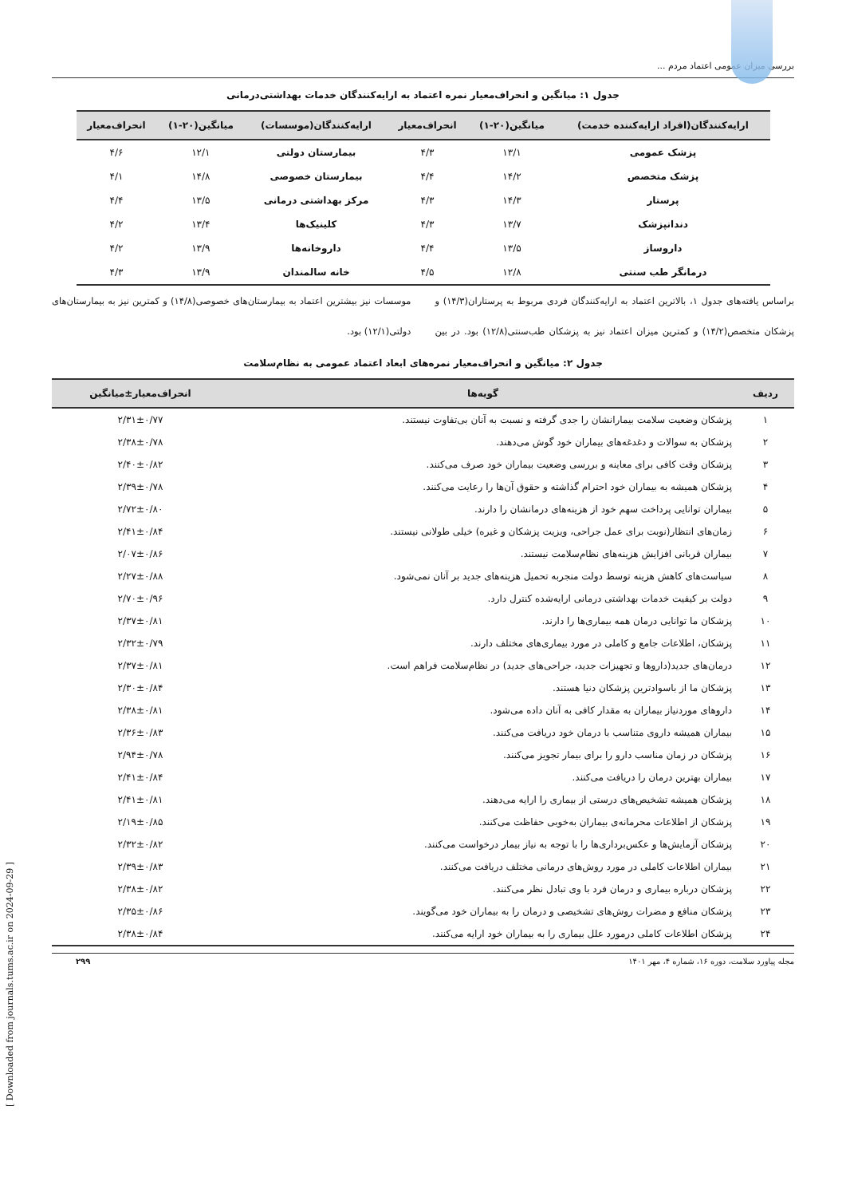بررسی میزان عمومی اعتماد مردم ...
جدول ۱: میانگین و انحراف‌معیار نمره اعتماد به ارایه‌کنندگان خدمات بهداشتی‌درمانی
| ارایه‌کنندگان(افراد ارایه‌کننده خدمت) | میانگین(۲۰-۱) | انحراف‌معیار | ارایه‌کنندگان(موسسات) | میانگین(۲۰-۱) | انحراف‌معیار |
| --- | --- | --- | --- | --- | --- |
| پزشک عمومی | ۱۳/۱ | ۴/۳ | بیمارستان دولتی | ۱۲/۱ | ۴/۶ |
| پزشک متخصص | ۱۴/۲ | ۴/۴ | بیمارستان خصوصی | ۱۴/۸ | ۴/۱ |
| پرستار | ۱۴/۳ | ۴/۳ | مرکز بهداشتی درمانی | ۱۳/۵ | ۴/۴ |
| دندانپزشک | ۱۳/۷ | ۴/۳ | کلینیک‌ها | ۱۳/۴ | ۴/۲ |
| داروساز | ۱۳/۵ | ۴/۴ | داروخانه‌ها | ۱۳/۹ | ۴/۲ |
| درمانگر طب سنتی | ۱۲/۸ | ۴/۵ | خانه سالمندان | ۱۳/۹ | ۴/۳ |
براساس یافته‌های جدول ۱، بالاترین اعتماد به ارایه‌کنندگان فردی مربوط به پرستاران(۱۴/۳) و پزشکان متخصص(۱۴/۲) و کمترین میزان اعتماد نیز به پزشکان طب‌سنتی(۱۲/۸) بود. در بین موسسات نیز بیشترین اعتماد به بیمارستان‌های خصوصی(۱۴/۸) و کمترین نیز به بیمارستان‌های دولتی(۱۲/۱) بود.
جدول ۲: میانگین و انحراف‌معیار نمره‌های ابعاد اعتماد عمومی به نظام‌سلامت
| ردیف | گویه‌ها | انحراف‌معیار±میانگین |
| --- | --- | --- |
| ۱ | پزشکان وضعیت سلامت بیمارانشان را جدی گرفته و نسبت به آنان بی‌تفاوت نیستند. | ۲/۳۱±۰/۷۷ |
| ۲ | پزشکان به سوالات و دغدغه‌های بیماران خود گوش می‌دهند. | ۲/۳۸±۰/۷۸ |
| ۳ | پزشکان وقت کافی برای معاینه و بررسی وضعیت بیماران خود صرف می‌کنند. | ۲/۴۰±۰/۸۲ |
| ۴ | پزشکان همیشه به بیماران خود احترام گذاشته و حقوق آن‌ها را رعایت می‌کنند. | ۲/۳۹±۰/۷۸ |
| ۵ | بیماران توانایی پرداخت سهم خود از هزینه‌های درمانشان را دارند. | ۲/۷۲±۰/۸۰ |
| ۶ | زمان‌های انتظار(نوبت برای عمل جراحی، ویزیت پزشکان و غیره) خیلی طولانی نیستند. | ۲/۴۱±۰/۸۴ |
| ۷ | بیماران قربانی افزایش هزینه‌های نظام‌سلامت نیستند. | ۲/۰۷±۰/۸۶ |
| ۸ | سیاست‌های کاهش هزینه توسط دولت منجربه تحمیل هزینه‌های جدید بر آنان نمی‌شود. | ۲/۲۷±۰/۸۸ |
| ۹ | دولت بر کیفیت خدمات بهداشتی درمانی ارایه‌شده کنترل دارد. | ۲/۷۰±۰/۹۶ |
| ۱۰ | پزشکان ما توانایی درمان همه بیماری‌ها را دارند. | ۲/۳۷±۰/۸۱ |
| ۱۱ | پزشکان، اطلاعات جامع و کاملی در مورد بیماری‌های مختلف دارند. | ۲/۳۲±۰/۷۹ |
| ۱۲ | درمان‌های جدید(داروها و تجهیزات جدید، جراحی‌های جدید) در نظام‌سلامت فراهم است. | ۲/۳۷±۰/۸۱ |
| ۱۳ | پزشکان ما از باسوادترین پزشکان دنیا هستند. | ۲/۳۰±۰/۸۴ |
| ۱۴ | داروهای موردنیاز بیماران به مقدار کافی به آنان داده می‌شود. | ۲/۳۸±۰/۸۱ |
| ۱۵ | بیماران همیشه داروی متناسب با درمان خود دریافت می‌کنند. | ۲/۳۶±۰/۸۳ |
| ۱۶ | پزشکان در زمان مناسب دارو را برای بیمار تجویز می‌کنند. | ۲/۹۴±۰/۷۸ |
| ۱۷ | بیماران بهترین درمان را دریافت می‌کنند. | ۲/۴۱±۰/۸۴ |
| ۱۸ | پزشکان همیشه تشخیص‌های درستی از بیماری را ارایه می‌دهند. | ۲/۴۱±۰/۸۱ |
| ۱۹ | پزشکان از اطلاعات محرمانه‌ی بیماران به‌خوبی حفاظت می‌کنند. | ۲/۱۹±۰/۸۵ |
| ۲۰ | پزشکان آزمایش‌ها و عکس‌برداری‌ها را با توجه به نیاز بیمار درخواست می‌کنند. | ۲/۳۲±۰/۸۲ |
| ۲۱ | بیماران اطلاعات کاملی در مورد روش‌های درمانی مختلف دریافت می‌کنند. | ۲/۳۹±۰/۸۳ |
| ۲۲ | پزشکان درباره بیماری و درمان فرد با وی تبادل نظر می‌کنند. | ۲/۳۸±۰/۸۲ |
| ۲۳ | پزشکان منافع و مضرات روش‌های تشخیصی و درمان را به بیماران خود می‌گویند. | ۲/۳۵±۰/۸۶ |
| ۲۴ | پزشکان اطلاعات کاملی درمورد علل بیماری را به بیماران خود ارایه می‌کنند. | ۲/۳۸±۰/۸۴ |
مجله پیاورد سلامت، دوره ۱۶، شماره ۴، مهر ۱۴۰۱ ۲۹۹
[ Downloaded from journals.tums.ac.ir on 2024-09-29 ]